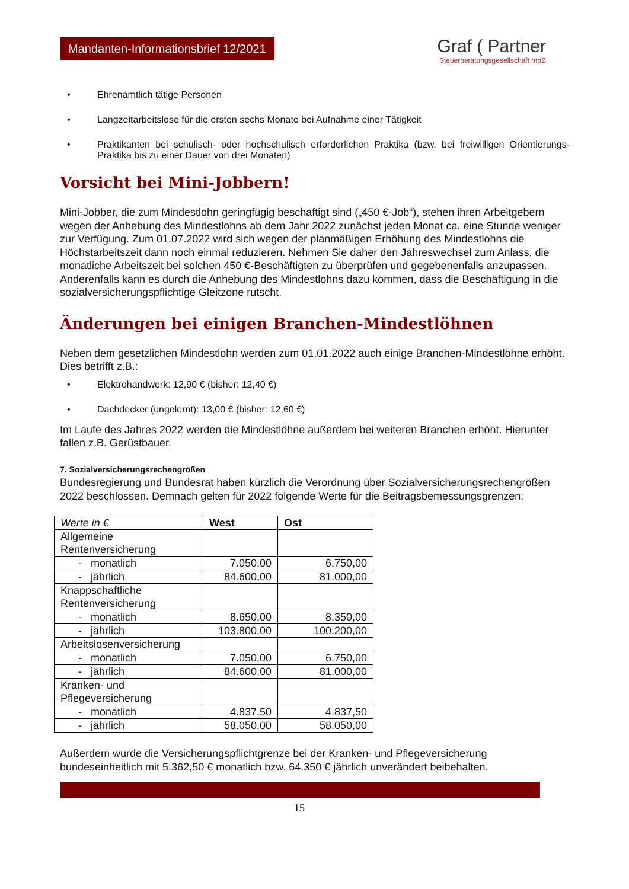Mandanten-Informationsbrief 12/2021
Graf ( Partner
Steuerberatungsgesellschaft mbB
• Ehrenamtlich tätige Personen
• Langzeitarbeitslose für die ersten sechs Monate bei Aufnahme einer Tätigkeit
• Praktikanten bei schulisch- oder hochschulisch erforderlichen Praktika (bzw. bei freiwilligen Orientierungs-Praktika bis zu einer Dauer von drei Monaten)
Vorsicht bei Mini-Jobbern!
Mini-Jobber, die zum Mindestlohn geringfügig beschäftigt sind („450 €-Job“), stehen ihren Arbeitgebern wegen der Anhebung des Mindestlohns ab dem Jahr 2022 zunächst jeden Monat ca. eine Stunde weniger zur Verfügung. Zum 01.07.2022 wird sich wegen der planmäßigen Erhöhung des Mindestlohns die Höchstarbeitszeit dann noch einmal reduzieren. Nehmen Sie daher den Jahreswechsel zum Anlass, die monatliche Arbeitszeit bei solchen 450 €-Beschäftigten zu überprüfen und gegebenenfalls anzupassen. Anderenfalls kann es durch die Anhebung des Mindestlohns dazu kommen, dass die Beschäftigung in die sozialversicherungspflichtige Gleitzone rutscht.
Änderungen bei einigen Branchen-Mindestlöhnen
Neben dem gesetzlichen Mindestlohn werden zum 01.01.2022 auch einige Branchen-Mindestlöhne erhöht. Dies betrifft z.B.:
• Elektrohandwerk: 12,90 € (bisher: 12,40 €)
• Dachdecker (ungelernt): 13,00 € (bisher: 12,60 €)
Im Laufe des Jahres 2022 werden die Mindestlöhne außerdem bei weiteren Branchen erhöht. Hierunter fallen z.B. Gerüstbauer.
7. Sozialversicherungsrechengrößen
Bundesregierung und Bundesrat haben kürzlich die Verordnung über Sozialversicherungsrechengrößen 2022 beschlossen. Demnach gelten für 2022 folgende Werte für die Beitragsbemessungsgrenzen:
| Werte in € | West | Ost |
| --- | --- | --- |
| Allgemeine Rentenversicherung | | |
| - monatlich | 7.050,00 | 6.750,00 |
| - jährlich | 84.600,00 | 81.000,00 |
| Knappschaftliche Rentenversicherung | | |
| - monatlich | 8.650,00 | 8.350,00 |
| - jährlich | 103.800,00 | 100.200,00 |
| Arbeitslosenversicherung | | |
| - monatlich | 7.050,00 | 6.750,00 |
| - jährlich | 84.600,00 | 81.000,00 |
| Kranken- und Pflegeversicherung | | |
| - monatlich | 4.837,50 | 4.837,50 |
| - jährlich | 58.050,00 | 58.050,00 |
Außerdem wurde die Versicherungspflichtgrenze bei der Kranken- und Pflegeversicherung bundeseinheitlich mit 5.362,50 € monatlich bzw. 64.350 € jährlich unverändert beibehalten.
15